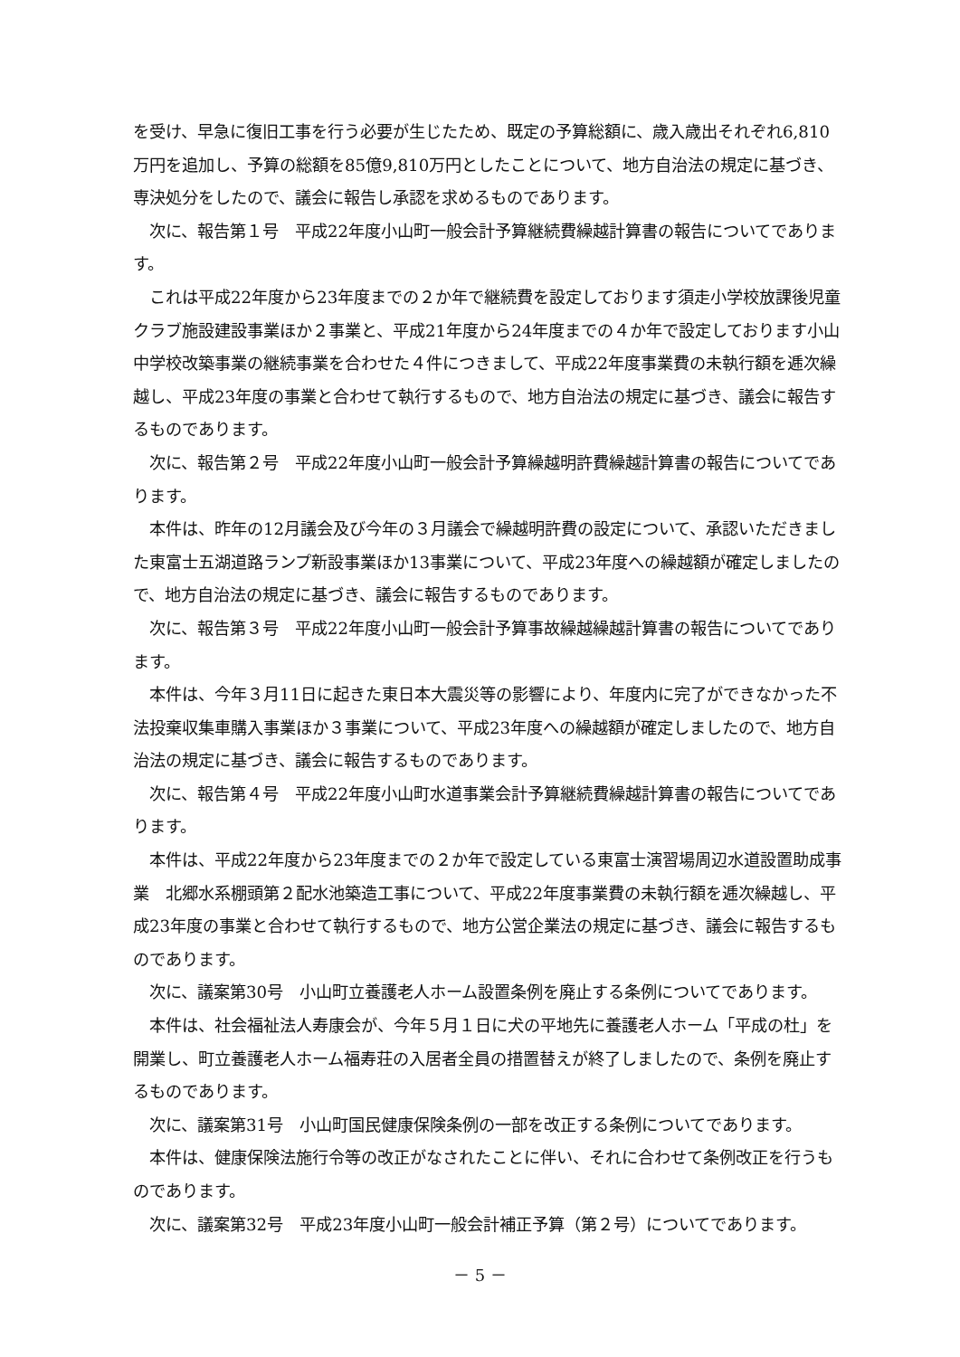を受け、早急に復旧工事を行う必要が生じたため、既定の予算総額に、歳入歳出それぞれ6,810万円を追加し、予算の総額を85億9,810万円としたことについて、地方自治法の規定に基づき、専決処分をしたので、議会に報告し承認を求めるものであります。
次に、報告第１号　平成22年度小山町一般会計予算継続費繰越計算書の報告についてであります。
これは平成22年度から23年度までの２か年で継続費を設定しております須走小学校放課後児童クラブ施設建設事業ほか２事業と、平成21年度から24年度までの４か年で設定しております小山中学校改築事業の継続事業を合わせた４件につきまして、平成22年度事業費の未執行額を逓次繰越し、平成23年度の事業と合わせて執行するもので、地方自治法の規定に基づき、議会に報告するものであります。
次に、報告第２号　平成22年度小山町一般会計予算繰越明許費繰越計算書の報告についてであります。
本件は、昨年の12月議会及び今年の３月議会で繰越明許費の設定について、承認いただきました東富士五湖道路ランプ新設事業ほか13事業について、平成23年度への繰越額が確定しましたので、地方自治法の規定に基づき、議会に報告するものであります。
次に、報告第３号　平成22年度小山町一般会計予算事故繰越繰越計算書の報告についてであります。
本件は、今年３月11日に起きた東日本大震災等の影響により、年度内に完了ができなかった不法投棄収集車購入事業ほか３事業について、平成23年度への繰越額が確定しましたので、地方自治法の規定に基づき、議会に報告するものであります。
次に、報告第４号　平成22年度小山町水道事業会計予算継続費繰越計算書の報告についてであります。
本件は、平成22年度から23年度までの２か年で設定している東富士演習場周辺水道設置助成事業　北郷水系棚頭第２配水池築造工事について、平成22年度事業費の未執行額を逓次繰越し、平成23年度の事業と合わせて執行するもので、地方公営企業法の規定に基づき、議会に報告するものであります。
次に、議案第30号　小山町立養護老人ホーム設置条例を廃止する条例についてであります。
本件は、社会福祉法人寿康会が、今年５月１日に犬の平地先に養護老人ホーム「平成の杜」を開業し、町立養護老人ホーム福寿荘の入居者全員の措置替えが終了しましたので、条例を廃止するものであります。
次に、議案第31号　小山町国民健康保険条例の一部を改正する条例についてであります。
本件は、健康保険法施行令等の改正がなされたことに伴い、それに合わせて条例改正を行うものであります。
次に、議案第32号　平成23年度小山町一般会計補正予算（第２号）についてであります。
－ 5 －